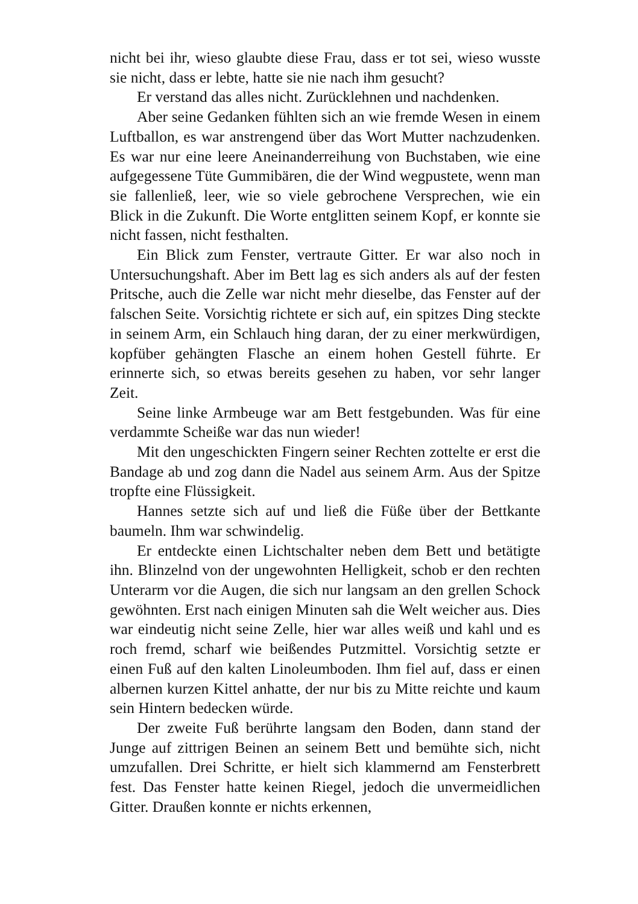nicht bei ihr, wieso glaubte diese Frau, dass er tot sei, wieso wusste sie nicht, dass er lebte, hatte sie nie nach ihm gesucht?
Er verstand das alles nicht. Zurücklehnen und nachdenken.
Aber seine Gedanken fühlten sich an wie fremde Wesen in einem Luftballon, es war anstrengend über das Wort Mutter nachzudenken. Es war nur eine leere Aneinanderreihung von Buchstaben, wie eine aufgegessene Tüte Gummibären, die der Wind wegpustete, wenn man sie fallenließ, leer, wie so viele gebrochene Versprechen, wie ein Blick in die Zukunft. Die Worte entglitten seinem Kopf, er konnte sie nicht fassen, nicht festhalten.
Ein Blick zum Fenster, vertraute Gitter. Er war also noch in Untersuchungshaft. Aber im Bett lag es sich anders als auf der festen Pritsche, auch die Zelle war nicht mehr dieselbe, das Fenster auf der falschen Seite. Vorsichtig richtete er sich auf, ein spitzes Ding steckte in seinem Arm, ein Schlauch hing daran, der zu einer merkwürdigen, kopfüber gehängten Flasche an einem hohen Gestell führte. Er erinnerte sich, so etwas bereits gesehen zu haben, vor sehr langer Zeit.
Seine linke Armbeuge war am Bett festgebunden. Was für eine verdammte Scheiße war das nun wieder!
Mit den ungeschickten Fingern seiner Rechten zottelte er erst die Bandage ab und zog dann die Nadel aus seinem Arm. Aus der Spitze tropfte eine Flüssigkeit.
Hannes setzte sich auf und ließ die Füße über der Bettkante baumeln. Ihm war schwindelig.
Er entdeckte einen Lichtschalter neben dem Bett und betätigte ihn. Blinzelnd von der ungewohnten Helligkeit, schob er den rechten Unterarm vor die Augen, die sich nur langsam an den grellen Schock gewöhnten. Erst nach einigen Minuten sah die Welt weicher aus. Dies war eindeutig nicht seine Zelle, hier war alles weiß und kahl und es roch fremd, scharf wie beißendes Putzmittel. Vorsichtig setzte er einen Fuß auf den kalten Linoleumboden. Ihm fiel auf, dass er einen albernen kurzen Kittel anhatte, der nur bis zu Mitte reichte und kaum sein Hintern bedecken würde.
Der zweite Fuß berührte langsam den Boden, dann stand der Junge auf zittrigen Beinen an seinem Bett und bemühte sich, nicht umzufallen. Drei Schritte, er hielt sich klammernd am Fensterbrett fest. Das Fenster hatte keinen Riegel, jedoch die unvermeidlichen Gitter. Draußen konnte er nichts erkennen,